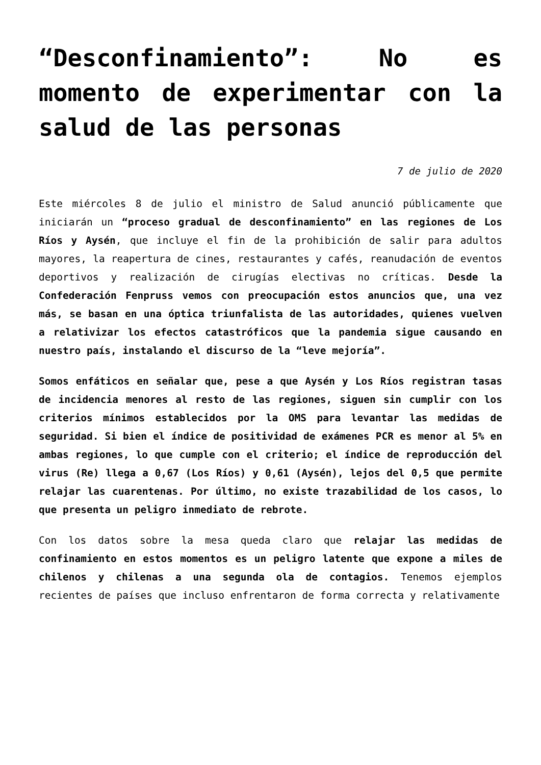“Desconfinamiento”: No es momento de experimentar con la salud de las personas
7 de julio de 2020
Este miércoles 8 de julio el ministro de Salud anunció públicamente que iniciarán un “proceso gradual de desconfinamiento” en las regiones de Los Ríos y Aysén, que incluye el fin de la prohibición de salir para adultos mayores, la reapertura de cines, restaurantes y cafés, reanudación de eventos deportivos y realización de cirugías electivas no críticas. Desde la Confederación Fenpruss vemos con preocupación estos anuncios que, una vez más, se basan en una óptica triunfalista de las autoridades, quienes vuelven a relativizar los efectos catastróficos que la pandemia sigue causando en nuestro país, instalando el discurso de la “leve mejoría”.
Somos enfáticos en señalar que, pese a que Aysén y Los Ríos registran tasas de incidencia menores al resto de las regiones, siguen sin cumplir con los criterios mínimos establecidos por la OMS para levantar las medidas de seguridad. Si bien el índice de positividad de exámenes PCR es menor al 5% en ambas regiones, lo que cumple con el criterio; el índice de reproducción del virus (Re) llega a 0,67 (Los Ríos) y 0,61 (Aysén), lejos del 0,5 que permite relajar las cuarentenas. Por último, no existe trazabilidad de los casos, lo que presenta un peligro inmediato de rebrote.
Con los datos sobre la mesa queda claro que relajar las medidas de confinamiento en estos momentos es un peligro latente que expone a miles de chilenos y chilenas a una segunda ola de contagios. Tenemos ejemplos recientes de países que incluso enfrentaron de forma correcta y relativamente